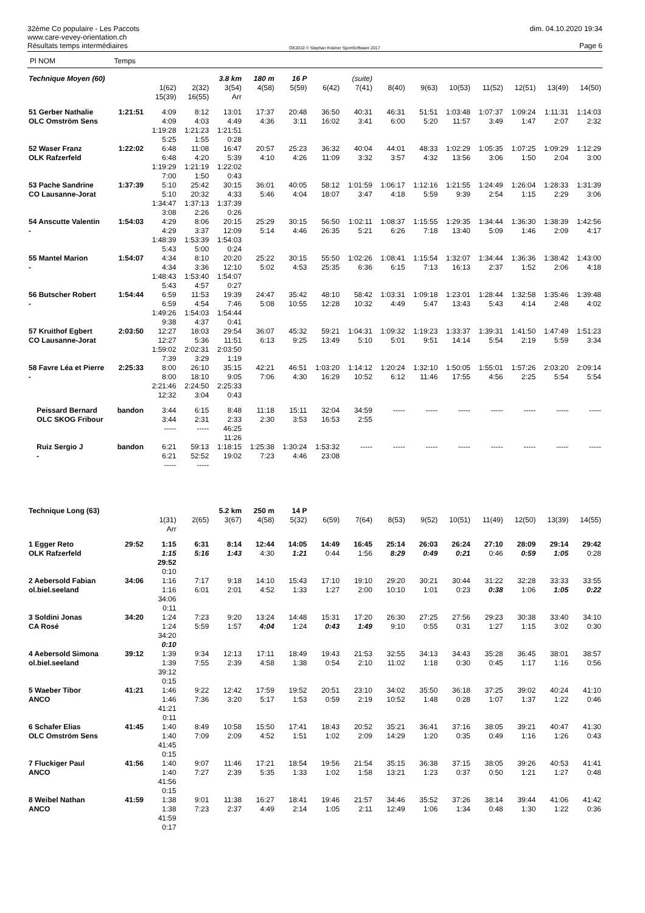32ème Co populaire - Les Paccots
www.care-vevey-orientation.ch
Résultats temps intermédiaires
OE2010 © Stephan Krämer SportSoftware 2017
dim. 04.10.2020 19:34
Page 6
Pl NOM Temps
| Technique Moyen (60) | | | | 3.8 km | 180 m | 16 P | | (suite) | | | | | | | |
| | | 1(62) 15(39) | 2(32) 16(55) | 3(54) Arr | 4(58) | 5(59) | 6(42) | 7(41) | 8(40) | 9(63) | 10(53) | 11(52) | 12(51) | 13(49) | 14(50) |
| 51 Gerber Nathalie OLC Omström Sens | 1:21:51 | 4:09 4:09 1:19:28 5:25 | 8:12 4:03 1:21:23 1:55 | 13:01 4:49 1:21:51 0:28 | 17:37 4:36 | 20:48 3:11 | 36:50 16:02 | 40:31 3:41 | 46:31 6:00 | 51:51 5:20 | 1:03:48 11:57 | 1:07:37 3:49 | 1:09:24 1:47 | 1:11:31 2:07 | 1:14:03 2:32 |
| 52 Waser Franz OLK Rafzerfeld | 1:22:02 | 6:48 6:48 1:19:29 7:00 | 11:08 4:20 1:21:19 1:50 | 16:47 5:39 1:22:02 0:43 | 20:57 4:10 | 25:23 4:26 | 36:32 11:09 | 40:04 3:32 | 44:01 3:57 | 48:33 4:32 | 1:02:29 13:56 | 1:05:35 3:06 | 1:07:25 1:50 | 1:09:29 2:04 | 1:12:29 3:00 |
| 53 Pache Sandrine CO Lausanne-Jorat | 1:37:39 | 5:10 5:10 1:34:47 3:08 | 25:42 20:32 1:37:13 2:26 | 30:15 4:33 1:37:39 0:26 | 36:01 5:46 | 40:05 4:04 | 58:12 18:07 | 1:01:59 3:47 | 1:06:17 4:18 | 1:12:16 5:59 | 1:21:55 9:39 | 1:24:49 2:54 | 1:26:04 1:15 | 1:28:33 2:29 | 1:31:39 3:06 |
| 54 Anscutte Valentin - | 1:54:03 | 4:29 4:29 1:48:39 5:43 | 8:06 3:37 1:53:39 5:00 | 20:15 12:09 1:54:03 0:24 | 25:29 5:14 | 30:15 4:46 | 56:50 26:35 | 1:02:11 5:21 | 1:08:37 6:26 | 1:15:55 7:18 | 1:29:35 13:40 | 1:34:44 5:09 | 1:36:30 1:46 | 1:38:39 2:09 | 1:42:56 4:17 |
| 55 Mantel Marion - | 1:54:07 | 4:34 4:34 1:48:43 5:43 | 8:10 3:36 1:53:40 4:57 | 20:20 12:10 1:54:07 0:27 | 25:22 5:02 | 30:15 4:53 | 55:50 25:35 | 1:02:26 6:36 | 1:08:41 6:15 | 1:15:54 7:13 | 1:32:07 16:13 | 1:34:44 2:37 | 1:36:36 1:52 | 1:38:42 2:06 | 1:43:00 4:18 |
| 56 Butscher Robert - | 1:54:44 | 6:59 6:59 1:49:26 9:38 | 11:53 4:54 1:54:03 4:37 | 19:39 7:46 1:54:44 0:41 | 24:47 5:08 | 35:42 10:55 | 48:10 12:28 | 58:42 10:32 | 1:03:31 4:49 | 1:09:18 5:47 | 1:23:01 13:43 | 1:28:44 5:43 | 1:32:58 4:14 | 1:35:46 2:48 | 1:39:48 4:02 |
| 57 Kruithof Egbert CO Lausanne-Jorat | 2:03:50 | 12:27 12:27 1:59:02 7:39 | 18:03 5:36 2:02:31 3:29 | 29:54 11:51 2:03:50 1:19 | 36:07 6:13 | 45:32 9:25 | 59:21 13:49 | 1:04:31 5:10 | 1:09:32 5:01 | 1:19:23 9:51 | 1:33:37 14:14 | 1:39:31 5:54 | 1:41:50 2:19 | 1:47:49 5:59 | 1:51:23 3:34 |
| 58 Favre Léa et Pierre - | 2:25:33 | 8:00 8:00 2:21:46 12:32 | 26:10 18:10 2:24:50 3:04 | 35:15 9:05 2:25:33 0:43 | 42:21 7:06 | 46:51 4:30 | 1:03:20 16:29 | 1:14:12 10:52 | 1:20:24 6:12 | 1:32:10 11:46 | 1:50:05 17:55 | 1:55:01 4:56 | 1:57:26 2:25 | 2:03:20 5:54 | 2:09:14 5:54 |
| Peissard Bernard OLC SKOG Fribour | bandon | 3:44 3:44 ----- | 6:15 2:31 ----- | 8:48 2:33 46:25 11:26 | 11:18 2:30 | 15:11 3:53 | 32:04 16:53 | 34:59 2:55 | ----- | ----- | ----- | ----- | ----- | ----- | ----- |
| Ruiz Sergio J - | bandon | 6:21 6:21 ----- | 59:13 52:52 ----- | 1:18:15 19:02 | 1:25:38 7:23 | 1:30:24 4:46 | 1:53:32 23:08 | ----- | ----- | ----- | ----- | ----- | ----- | ----- | ----- |
| Technique Long (63) | | | | 5.2 km | 250 m | 14 P | | | | | | | | | |
| | | 1(31) Arr | 2(65) | 3(67) | 4(58) | 5(32) | 6(59) | 7(64) | 8(53) | 9(52) | 10(51) | 11(49) | 12(50) | 13(39) | 14(55) |
| 1 Egger Reto OLK Rafzerfeld | 29:52 | 1:15 1:15 29:52 0:10 | 6:31 5:16 | 8:14 1:43 | 12:44 4:30 | 14:05 1:21 | 14:49 0:44 | 16:45 1:56 | 25:14 8:29 | 26:03 0:49 | 26:24 0:21 | 27:10 0:46 | 28:09 0:59 | 29:14 1:05 | 29:42 0:28 |
| 2 Aebersold Fabian ol.biel.seeland | 34:06 | 1:16 1:16 34:06 0:11 | 7:17 6:01 | 9:18 2:01 | 14:10 4:52 | 15:43 1:33 | 17:10 1:27 | 19:10 2:00 | 29:20 10:10 | 30:21 1:01 | 30:44 0:23 | 31:22 0:38 | 32:28 1:06 | 33:33 1:05 | 33:55 0:22 |
| 3 Soldini Jonas CA Rosé | 34:20 | 1:24 1:24 34:20 0:10 | 7:23 5:59 | 9:20 1:57 | 13:24 4:04 | 14:48 1:24 | 15:31 0:43 | 17:20 1:49 | 26:30 9:10 | 27:25 0:55 | 27:56 0:31 | 29:23 1:27 | 30:38 1:15 | 33:40 3:02 | 34:10 0:30 |
| 4 Aebersold Simona ol.biel.seeland | 39:12 | 1:39 1:39 39:12 0:15 | 9:34 7:55 | 12:13 2:39 | 17:11 4:58 | 18:49 1:38 | 19:43 0:54 | 21:53 2:10 | 32:55 11:02 | 34:13 1:18 | 34:43 0:30 | 35:28 0:45 | 36:45 1:17 | 38:01 1:16 | 38:57 0:56 |
| 5 Waeber Tibor ANCO | 41:21 | 1:46 1:46 41:21 0:11 | 9:22 7:36 | 12:42 3:20 | 17:59 5:17 | 19:52 1:53 | 20:51 0:59 | 23:10 2:19 | 34:02 10:52 | 35:50 1:48 | 36:18 0:28 | 37:25 1:07 | 39:02 1:37 | 40:24 1:22 | 41:10 0:46 |
| 6 Schafer Elias OLC Omström Sens | 41:45 | 1:40 1:40 41:45 0:15 | 8:49 7:09 | 10:58 2:09 | 15:50 4:52 | 17:41 1:51 | 18:43 1:02 | 20:52 2:09 | 35:21 14:29 | 36:41 1:20 | 37:16 0:35 | 38:05 0:49 | 39:21 1:16 | 40:47 1:26 | 41:30 0:43 |
| 7 Fluckiger Paul ANCO | 41:56 | 1:40 1:40 41:56 0:15 | 9:07 7:27 | 11:46 2:39 | 17:21 5:35 | 18:54 1:33 | 19:56 1:02 | 21:54 1:58 | 35:15 13:21 | 36:38 1:23 | 37:15 0:37 | 38:05 0:50 | 39:26 1:21 | 40:53 1:27 | 41:41 0:48 |
| 8 Weibel Nathan ANCO | 41:59 | 1:38 1:38 41:59 0:17 | 9:01 7:23 | 11:38 2:37 | 16:27 4:49 | 18:41 2:14 | 19:46 1:05 | 21:57 2:11 | 34:46 12:49 | 35:52 1:06 | 37:26 1:34 | 38:14 0:48 | 39:44 1:30 | 41:06 1:22 | 41:42 0:36 |